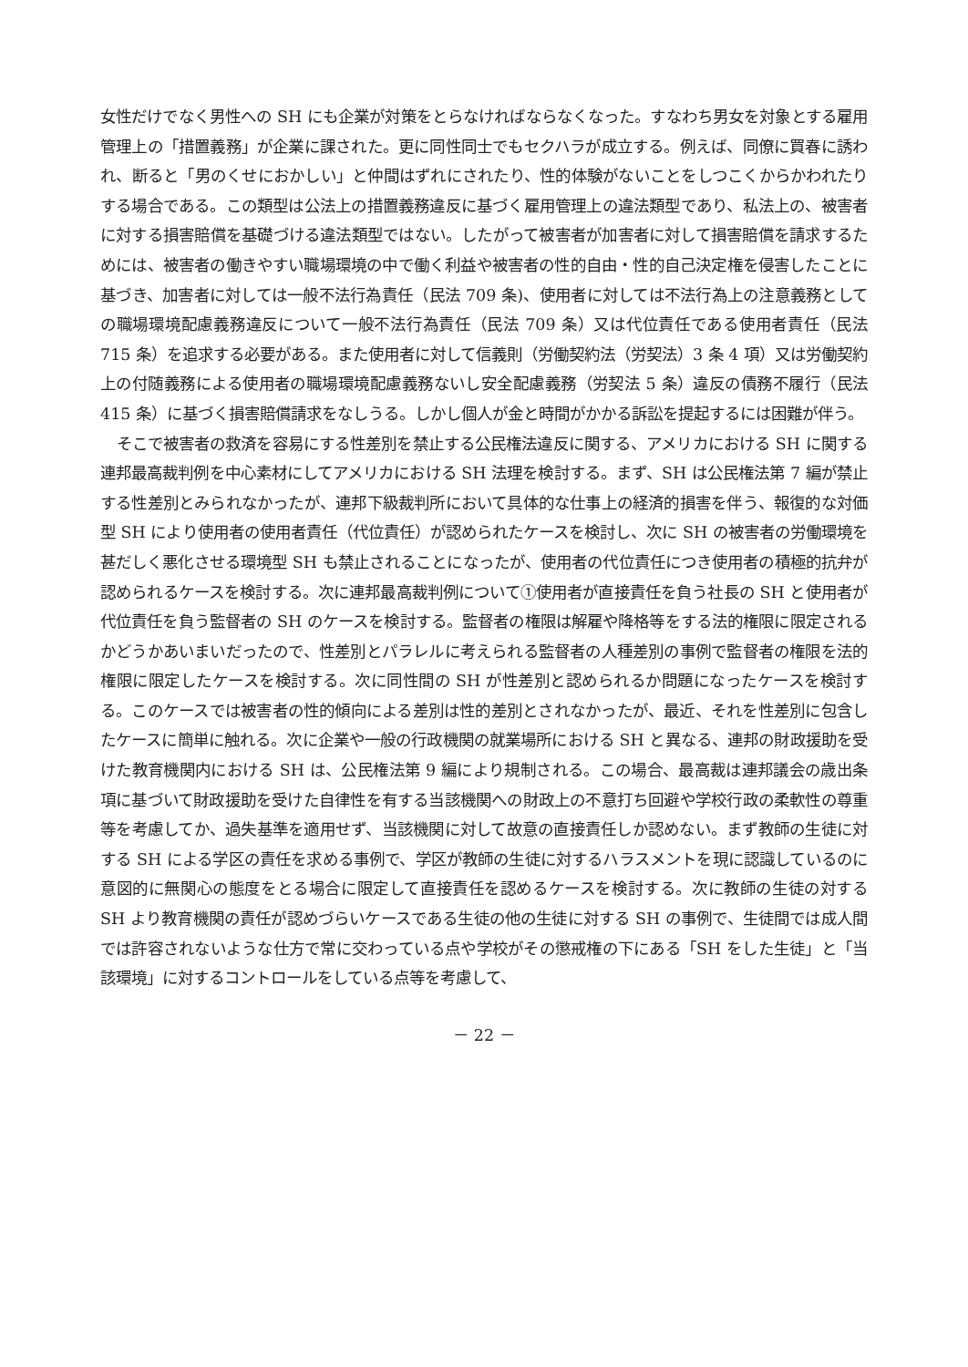女性だけでなく男性への SH にも企業が対策をとらなければならなくなった。すなわち男女を対象とする雇用管理上の「措置義務」が企業に課された。更に同性同士でもセクハラが成立する。例えば、同僚に買春に誘われ、断ると「男のくせにおかしい」と仲間はずれにされたり、性的体験がないことをしつこくからかわれたりする場合である。この類型は公法上の措置義務違反に基づく雇用管理上の違法類型であり、私法上の、被害者に対する損害賠償を基礎づける違法類型ではない。したがって被害者が加害者に対して損害賠償を請求するためには、被害者の働きやすい職場環境の中で働く利益や被害者の性的自由・性的自己決定権を侵害したことに基づき、加害者に対しては一般不法行為責任（民法 709 条)、使用者に対しては不法行為上の注意義務としての職場環境配慮義務違反について一般不法行為責任（民法 709 条）又は代位責任である使用者責任（民法 715 条）を追求する必要がある。また使用者に対して信義則（労働契約法（労契法）3 条 4 項）又は労働契約上の付随義務による使用者の職場環境配慮義務ないし安全配慮義務（労契法 5 条）違反の債務不履行（民法 415 条）に基づく損害賠償請求をなしうる。しかし個人が金と時間がかかる訴訟を提起するには困難が伴う。
そこで被害者の救済を容易にする性差別を禁止する公民権法違反に関する、アメリカにおける SH に関する連邦最高裁判例を中心素材にしてアメリカにおける SH 法理を検討する。まず、SH は公民権法第 7 編が禁止する性差別とみられなかったが、連邦下級裁判所において具体的な仕事上の経済的損害を伴う、報復的な対価型 SH により使用者の使用者責任（代位責任）が認められたケースを検討し、次に SH の被害者の労働環境を甚だしく悪化させる環境型 SH も禁止されることになったが、使用者の代位責任につき使用者の積極的抗弁が認められるケースを検討する。次に連邦最高裁判例について①使用者が直接責任を負う社長の SH と使用者が代位責任を負う監督者の SH のケースを検討する。監督者の権限は解雇や降格等をする法的権限に限定されるかどうかあいまいだったので、性差別とパラレルに考えられる監督者の人種差別の事例で監督者の権限を法的権限に限定したケースを検討する。次に同性間の SH が性差別と認められるか問題になったケースを検討する。このケースでは被害者の性的傾向による差別は性的差別とされなかったが、最近、それを性差別に包含したケースに簡単に触れる。次に企業や一般の行政機関の就業場所における SH と異なる、連邦の財政援助を受けた教育機関内における SH は、公民権法第 9 編により規制される。この場合、最高裁は連邦議会の歳出条項に基づいて財政援助を受けた自律性を有する当該機関への財政上の不意打ち回避や学校行政の柔軟性の尊重等を考慮してか、過失基準を適用せず、当該機関に対して故意の直接責任しか認めない。まず教師の生徒に対する SH による学区の責任を求める事例で、学区が教師の生徒に対するハラスメントを現に認識しているのに意図的に無関心の態度をとる場合に限定して直接責任を認めるケースを検討する。次に教師の生徒の対する SH より教育機関の責任が認めづらいケースである生徒の他の生徒に対する SH の事例で、生徒間では成人間では許容されないような仕方で常に交わっている点や学校がその懲戒権の下にある「SH をした生徒」と「当該環境」に対するコントロールをしている点等を考慮して、
－ 22 －